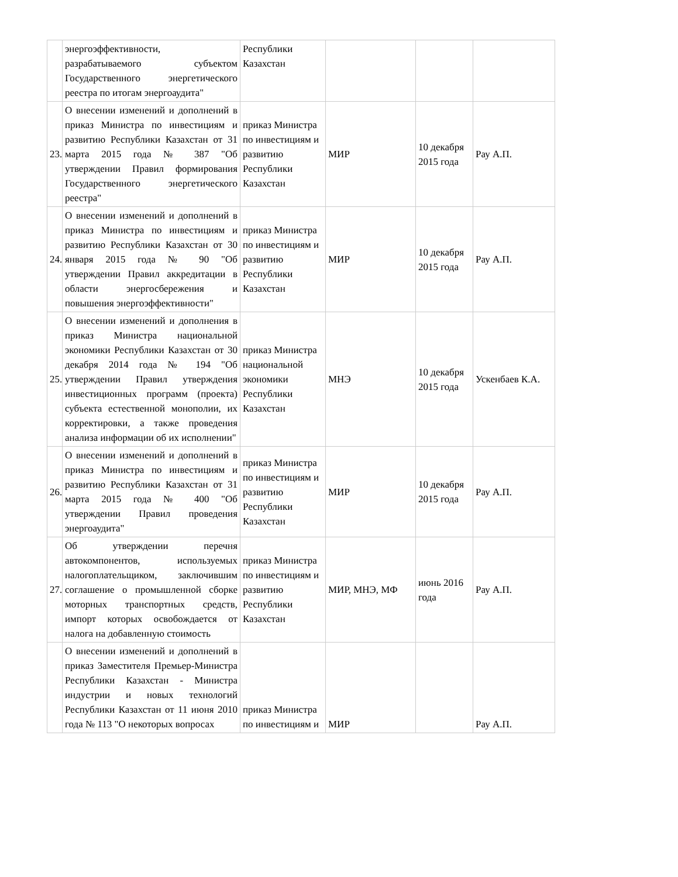| | энергоэффективности, разрабатываемого субъектом Государственного энергетического реестра по итогам энергоаудита" | Республики Казахстан | | | |
| 23. | О внесении изменений и дополнений в приказ Министра по инвестициям и развитию Республики Казахстан от 31 марта 2015 года № 387 "Об утверждении Правил формирования Государственного энергетического реестра" | приказ Министра по инвестициям и развитию Республики Казахстан | МИР | 10 декабря 2015 года | Рау А.П. |
| 24. | О внесении изменений и дополнений в приказ Министра по инвестициям и развитию Республики Казахстан от 30 января 2015 года № 90 "Об утверждении Правил аккредитации в области энергосбережения и повышения энергоэффективности" | приказ Министра по инвестициям и развитию Республики Казахстан | МИР | 10 декабря 2015 года | Рау А.П. |
| 25. | О внесении изменений и дополнения в приказ Министра национальной экономики Республики Казахстан от 30 декабря 2014 года № 194 "Об утверждении Правил утверждения инвестиционных программ (проекта) субъекта естественной монополии, их корректировки, а также проведения анализа информации об их исполнении" | приказ Министра национальной экономики Республики Казахстан | МНЭ | 10 декабря 2015 года | Ускенбаев К.А. |
| 26. | О внесении изменений и дополнений в приказ Министра по инвестициям и развитию Республики Казахстан от 31 марта 2015 года № 400 "Об утверждении Правил проведения энергоаудита" | приказ Министра по инвестициям и развитию Республики Казахстан | МИР | 10 декабря 2015 года | Рау А.П. |
| 27. | Об утверждении перечня автокомпонентов, используемых налогоплательщиком, заключившим соглашение о промышленной сборке моторных транспортных средств, импорт которых освобождается от налога на добавленную стоимость | приказ Министра по инвестициям и развитию Республики Казахстан | МИР, МНЭ, МФ | июнь 2016 года | Рау А.П. |
| | О внесении изменений и дополнений в приказ Заместителя Премьер-Министра Республики Казахстан - Министра индустрии и новых технологий Республики Казахстан от 11 июня 2010 года № 113 "О некоторых вопросах | приказ Министра по инвестициям и | МИР | | Рау А.П. |